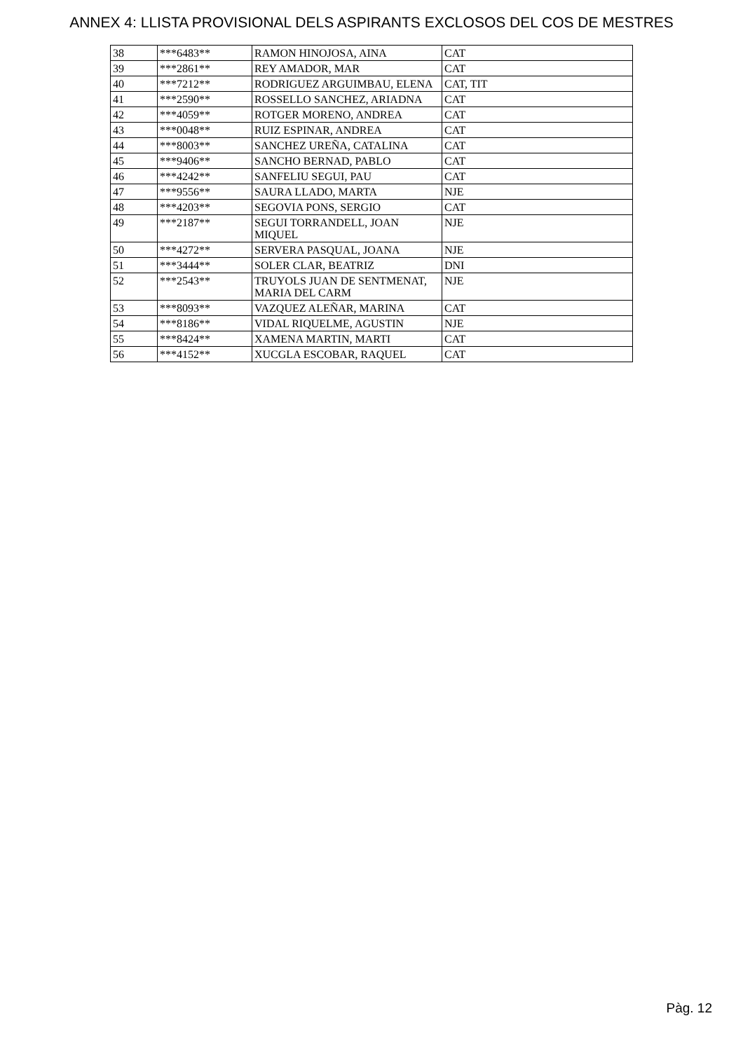ANNEX 4: LLISTA PROVISIONAL DELS ASPIRANTS EXCLOSOS DEL COS DE MESTRES
| 38 | ***6483** | RAMON HINOJOSA, AINA | CAT |
| 39 | ***2861** | REY AMADOR, MAR | CAT |
| 40 | ***7212** | RODRIGUEZ ARGUIMBAU, ELENA | CAT, TIT |
| 41 | ***2590** | ROSSELLO SANCHEZ, ARIADNA | CAT |
| 42 | ***4059** | ROTGER MORENO, ANDREA | CAT |
| 43 | ***0048** | RUIZ ESPINAR, ANDREA | CAT |
| 44 | ***8003** | SANCHEZ UREÑA, CATALINA | CAT |
| 45 | ***9406** | SANCHO BERNAD, PABLO | CAT |
| 46 | ***4242** | SANFELIU SEGUI, PAU | CAT |
| 47 | ***9556** | SAURA LLADO, MARTA | NJE |
| 48 | ***4203** | SEGOVIA PONS, SERGIO | CAT |
| 49 | ***2187** | SEGUI TORRANDELL, JOAN MIQUEL | NJE |
| 50 | ***4272** | SERVERA PASQUAL, JOANA | NJE |
| 51 | ***3444** | SOLER CLAR, BEATRIZ | DNI |
| 52 | ***2543** | TRUYOLS JUAN DE SENTMENAT, MARIA DEL CARM | NJE |
| 53 | ***8093** | VAZQUEZ ALEÑAR, MARINA | CAT |
| 54 | ***8186** | VIDAL RIQUELME, AGUSTIN | NJE |
| 55 | ***8424** | XAMENA MARTIN, MARTI | CAT |
| 56 | ***4152** | XUCGLA ESCOBAR, RAQUEL | CAT |
Pàg. 12